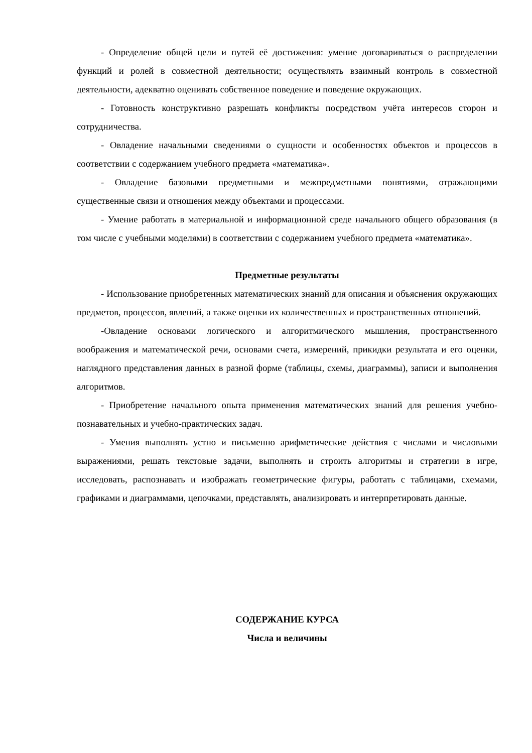- Определение общей цели и путей её достижения: умение договариваться о распределении функций и ролей в совместной деятельности; осуществлять взаимный контроль в совместной деятельности, адекватно оценивать собственное поведение и поведение окружающих.
- Готовность конструктивно разрешать конфликты посредством учёта интересов сторон и сотрудничества.
- Овладение начальными сведениями о сущности и особенностях объектов и процессов в соответствии с содержанием учебного предмета «математика».
- Овладение базовыми предметными и межпредметными понятиями, отражающими существенные связи и отношения между объектами и процессами.
- Умение работать в материальной и информационной среде начального общего образования (в том числе с учебными моделями) в соответствии с содержанием учебного предмета «математика».
Предметные результаты
- Использование приобретенных математических знаний для описания и объяснения окружающих предметов, процессов, явлений, а также оценки их количественных и пространственных отношений.
-Овладение основами логического и алгоритмического мышления, пространственного воображения и математической речи, основами счета, измерений, прикидки результата и его оценки, наглядного представления данных в разной форме (таблицы, схемы, диаграммы), записи и выполнения алгоритмов.
- Приобретение начального опыта применения математических знаний для решения учебно-познавательных и учебно-практических задач.
- Умения выполнять устно и письменно арифметические действия с числами и числовыми выражениями, решать текстовые задачи, выполнять и строить алгоритмы и стратегии в игре, исследовать, распознавать и изображать геометрические фигуры, работать с таблицами, схемами, графиками и диаграммами, цепочками, представлять, анализировать и интерпретировать данные.
СОДЕРЖАНИЕ КУРСА
Числа и величины